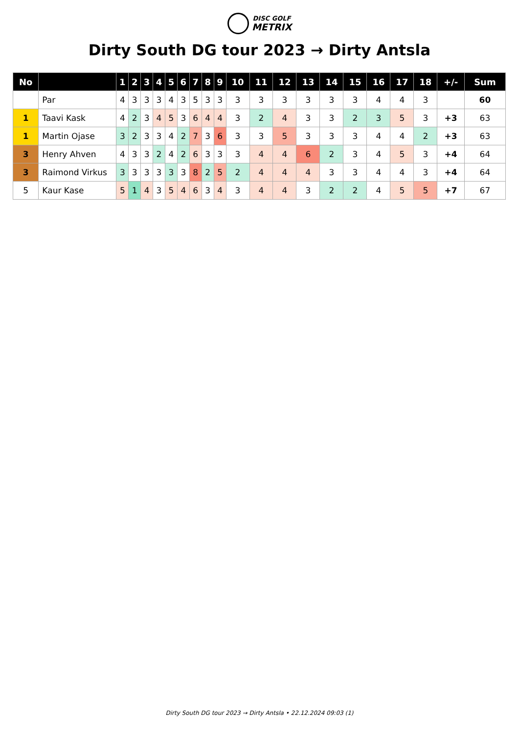DISC GOLF
METRIX
Dirty South DG tour 2023 → Dirty Antsla
| No | | 1 | 2 | 3 | 4 | 5 | 6 | 7 | 8 | 9 | 10 | 11 | 12 | 13 | 14 | 15 | 16 | 17 | 18 | +/- | Sum |
| --- | --- | --- | --- | --- | --- | --- | --- | --- | --- | --- | --- | --- | --- | --- | --- | --- | --- | --- | --- | --- | --- |
| | Par | 4 | 3 | 3 | 3 | 4 | 3 | 5 | 3 | 3 | 3 | 3 | 3 | 3 | 3 | 3 | 4 | 4 | 3 | | 60 |
| 1 | Taavi Kask | 4 | 2 | 3 | 4 | 5 | 3 | 6 | 4 | 4 | 3 | 2 | 4 | 3 | 3 | 2 | 3 | 5 | 3 | +3 | 63 |
| 1 | Martin Ojase | 3 | 2 | 3 | 3 | 4 | 2 | 7 | 3 | 6 | 3 | 3 | 5 | 3 | 3 | 3 | 4 | 4 | 2 | +3 | 63 |
| 3 | Henry Ahven | 4 | 3 | 3 | 2 | 4 | 2 | 6 | 3 | 3 | 3 | 4 | 4 | 6 | 2 | 3 | 4 | 5 | 3 | +4 | 64 |
| 3 | Raimond Virkus | 3 | 3 | 3 | 3 | 3 | 3 | 8 | 2 | 5 | 2 | 4 | 4 | 4 | 3 | 3 | 4 | 4 | 3 | +4 | 64 |
| 5 | Kaur Kase | 5 | 1 | 4 | 3 | 5 | 4 | 6 | 3 | 4 | 3 | 4 | 4 | 3 | 2 | 2 | 4 | 5 | 5 | +7 | 67 |
Dirty South DG tour 2023 → Dirty Antsla • 22.12.2024 09:03 (1)